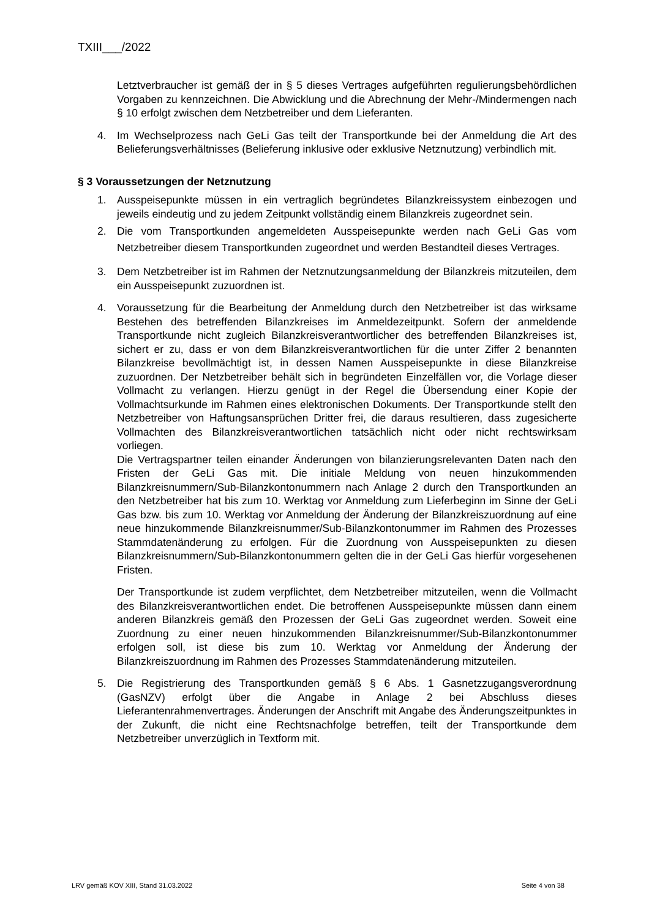TXIII___/2022
Letztverbraucher ist gemäß der in § 5 dieses Vertrages aufgeführten regulierungsbehördlichen Vorgaben zu kennzeichnen. Die Abwicklung und die Abrechnung der Mehr-/Mindermengen nach § 10 erfolgt zwischen dem Netzbetreiber und dem Lieferanten.
4. Im Wechselprozess nach GeLi Gas teilt der Transportkunde bei der Anmeldung die Art des Belieferungsverhältnisses (Belieferung inklusive oder exklusive Netznutzung) verbindlich mit.
§ 3 Voraussetzungen der Netznutzung
1. Ausspeisepunkte müssen in ein vertraglich begründetes Bilanzkreissystem einbezogen und jeweils eindeutig und zu jedem Zeitpunkt vollständig einem Bilanzkreis zugeordnet sein.
2. Die vom Transportkunden angemeldeten Ausspeisepunkte werden nach GeLi Gas vom Netzbetreiber diesem Transportkunden zugeordnet und werden Bestandteil dieses Vertrages.
3. Dem Netzbetreiber ist im Rahmen der Netznutzungsanmeldung der Bilanzkreis mitzuteilen, dem ein Ausspeisepunkt zuzuordnen ist.
4. Voraussetzung für die Bearbeitung der Anmeldung durch den Netzbetreiber ist das wirksame Bestehen des betreffenden Bilanzkreises im Anmeldezeitpunkt. Sofern der anmeldende Transportkunde nicht zugleich Bilanzkreisverantwortlicher des betreffenden Bilanzkreises ist, sichert er zu, dass er von dem Bilanzkreisverantwortlichen für die unter Ziffer 2 benannten Bilanzkreise bevollmächtigt ist, in dessen Namen Ausspeisepunkte in diese Bilanzkreise zuzuordnen. Der Netzbetreiber behält sich in begründeten Einzelfällen vor, die Vorlage dieser Vollmacht zu verlangen. Hierzu genügt in der Regel die Übersendung einer Kopie der Vollmachtsurkunde im Rahmen eines elektronischen Dokuments. Der Transportkunde stellt den Netzbetreiber von Haftungsansprüchen Dritter frei, die daraus resultieren, dass zugesicherte Vollmachten des Bilanzkreisverantwortlichen tatsächlich nicht oder nicht rechtswirksam vorliegen.
Die Vertragspartner teilen einander Änderungen von bilanzierungsrelevanten Daten nach den Fristen der GeLi Gas mit. Die initiale Meldung von neuen hinzukommenden Bilanzkreisnummern/Sub-Bilanzkontonummern nach Anlage 2 durch den Transportkunden an den Netzbetreiber hat bis zum 10. Werktag vor Anmeldung zum Lieferbeginn im Sinne der GeLi Gas bzw. bis zum 10. Werktag vor Anmeldung der Änderung der Bilanzkreiszuordnung auf eine neue hinzukommende Bilanzkreisnummer/Sub-Bilanzkontonummer im Rahmen des Prozesses Stammdatenänderung zu erfolgen. Für die Zuordnung von Ausspeisepunkten zu diesen Bilanzkreisnummern/Sub-Bilanzkontonummern gelten die in der GeLi Gas hierfür vorgesehenen Fristen.
Der Transportkunde ist zudem verpflichtet, dem Netzbetreiber mitzuteilen, wenn die Vollmacht des Bilanzkreisverantwortlichen endet. Die betroffenen Ausspeisepunkte müssen dann einem anderen Bilanzkreis gemäß den Prozessen der GeLi Gas zugeordnet werden. Soweit eine Zuordnung zu einer neuen hinzukommenden Bilanzkreisnummer/Sub-Bilanzkontonummer erfolgen soll, ist diese bis zum 10. Werktag vor Anmeldung der Änderung der Bilanzkreiszuordnung im Rahmen des Prozesses Stammdatenänderung mitzuteilen.
5. Die Registrierung des Transportkunden gemäß § 6 Abs. 1 Gasnetzzugangsverordnung (GasNZV) erfolgt über die Angabe in Anlage 2 bei Abschluss dieses Lieferantenrahmenvertrages. Änderungen der Anschrift mit Angabe des Änderungszeitpunktes in der Zukunft, die nicht eine Rechtsnachfolge betreffen, teilt der Transportkunde dem Netzbetreiber unverzüglich in Textform mit.
LRV gemäß KOV XIII, Stand 31.03.2022 Seite 4 von 38